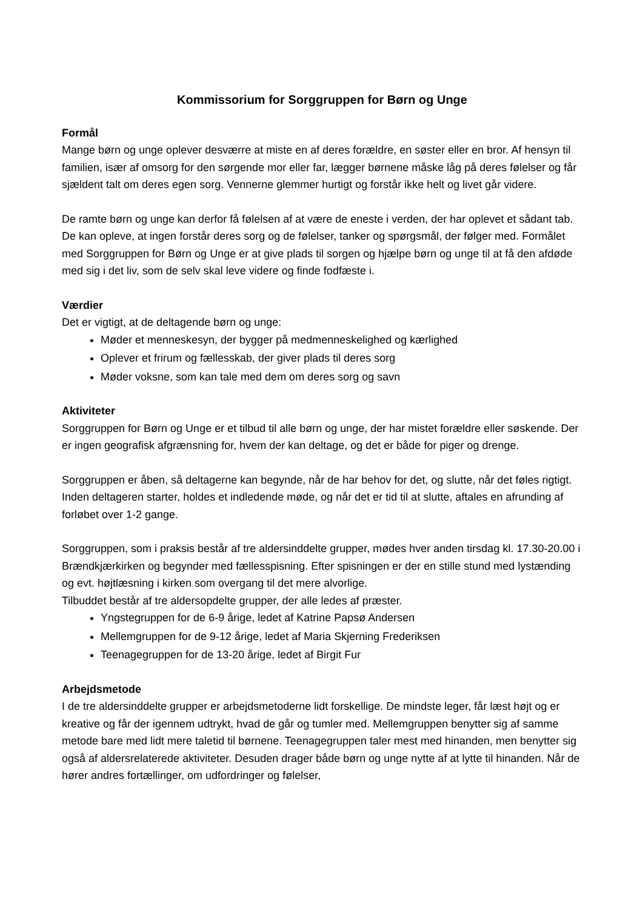Kommissorium for Sorggruppen for Børn og Unge
Formål
Mange børn og unge oplever desværre at miste en af deres forældre, en søster eller en bror. Af hensyn til familien, især af omsorg for den sørgende mor eller far, lægger børnene måske låg på deres følelser og får sjældent talt om deres egen sorg. Vennerne glemmer hurtigt og forstår ikke helt og livet går videre.
De ramte børn og unge kan derfor få følelsen af at være de eneste i verden, der har oplevet et sådant tab. De kan opleve, at ingen forstår deres sorg og de følelser, tanker og spørgsmål, der følger med. Formålet med Sorggruppen for Børn og Unge er at give plads til sorgen og hjælpe børn og unge til at få den afdøde med sig i det liv, som de selv skal leve videre og finde fodfæste i.
Værdier
Det er vigtigt, at de deltagende børn og unge:
Møder et menneskesyn, der bygger på medmenneskelighed og kærlighed
Oplever et frirum og fællesskab, der giver plads til deres sorg
Møder voksne, som kan tale med dem om deres sorg og savn
Aktiviteter
Sorggruppen for Børn og Unge er et tilbud til alle børn og unge, der har mistet forældre eller søskende. Der er ingen geografisk afgrænsning for, hvem der kan deltage, og det er både for piger og drenge.
Sorggruppen er åben, så deltagerne kan begynde, når de har behov for det, og slutte, når det føles rigtigt. Inden deltageren starter, holdes et indledende møde, og når det er tid til at slutte, aftales en afrunding af forløbet over 1-2 gange.
Sorggruppen, som i praksis består af tre aldersinddelte grupper, mødes hver anden tirsdag kl. 17.30-20.00 i Brændkjærkirken og begynder med fællesspisning. Efter spisningen er der en stille stund med lystænding og evt. højtlæsning i kirken som overgang til det mere alvorlige.
Tilbuddet består af tre aldersopdelte grupper, der alle ledes af præster.
Yngstegruppen for de 6-9 årige, ledet af Katrine Papsø Andersen
Mellemgruppen for de 9-12 årige, ledet af Maria Skjerning Frederiksen
Teenagegruppen for de 13-20 årige, ledet af Birgit Fur
Arbejdsmetode
I de tre aldersinddelte grupper er arbejdsmetoderne lidt forskellige. De mindste leger, får læst højt og er kreative og får der igennem udtrykt, hvad de går og tumler med. Mellemgruppen benytter sig af samme metode bare med lidt mere taletid til børnene. Teenagegruppen taler mest med hinanden, men benytter sig også af aldersrelaterede aktiviteter. Desuden drager både børn og unge nytte af at lytte til hinanden. Når de hører andres fortællinger, om udfordringer og følelser,